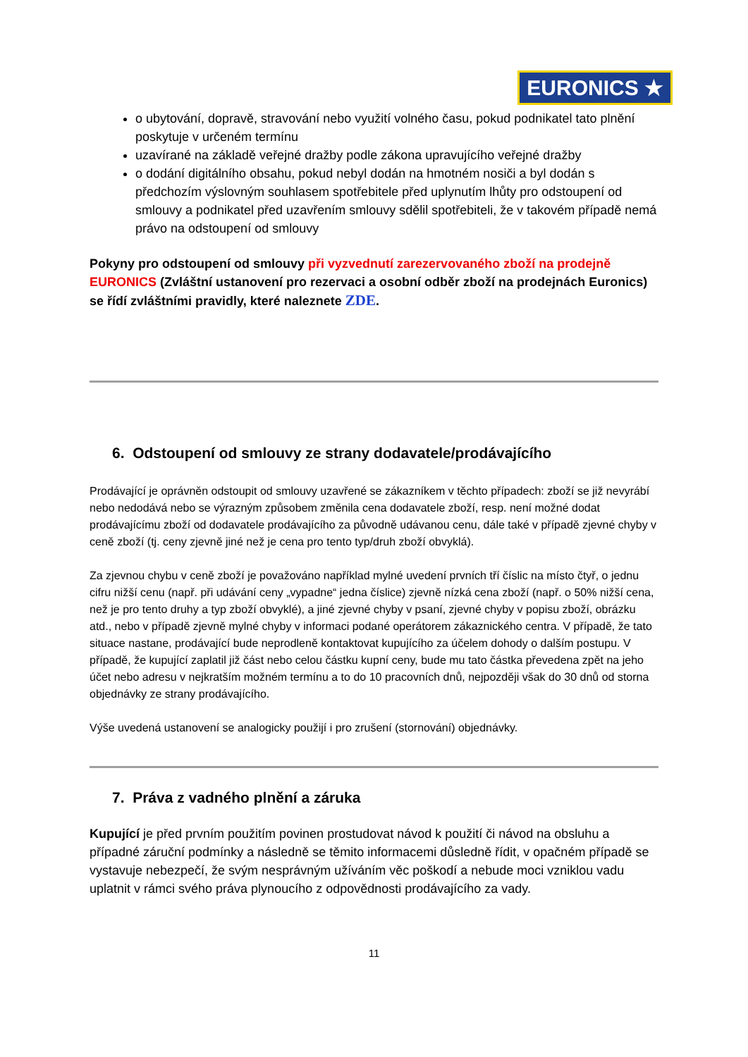EURONICS ★
o ubytování, dopravě, stravování nebo využití volného času, pokud podnikatel tato plnění poskytuje v určeném termínu
uzavírané na základě veřejné dražby podle zákona upravujícího veřejné dražby
o dodání digitálního obsahu, pokud nebyl dodán na hmotném nosiči a byl dodán s předchozím výslovným souhlasem spotřebitele před uplynutím lhůty pro odstoupení od smlouvy a podnikatel před uzavřením smlouvy sdělil spotřebiteli, že v takovém případě nemá právo na odstoupení od smlouvy
Pokyny pro odstoupení od smlouvy při vyzvednutí zarezervovaného zboží na prodejně EURONICS (Zvláštní ustanovení pro rezervaci a osobní odběr zboží na prodejnách Euronics) se řídí zvláštními pravidly, které naleznete ZDE.
6. Odstoupení od smlouvy ze strany dodavatele/prodávajícího
Prodávající je oprávněn odstoupit od smlouvy uzavřené se zákazníkem v těchto případech: zboží se již nevyrábí nebo nedodává nebo se výrazným způsobem změnila cena dodavatele zboží, resp. není možné dodat prodávajícímu zboží od dodavatele prodávajícího za původně udávanou cenu, dále také v případě zjevné chyby v ceně zboží (tj. ceny zjevně jiné než je cena pro tento typ/druh zboží obvyklá).
Za zjevnou chybu v ceně zboží je považováno například mylné uvedení prvních tří číslic na místo čtyř, o jednu cifru nižší cenu (např. při udávání ceny „vypadne“ jedna číslice) zjevně nízká cena zboží (např. o 50% nižší cena, než je pro tento druhy a typ zboží obvyklé), a jiné zjevné chyby v psaní, zjevné chyby v popisu zboží, obrázku atd., nebo v případě zjevně mylné chyby v informaci podané operátorem zákaznického centra. V případě, že tato situace nastane, prodávající bude neprodleně kontaktovat kupujícího za účelem dohody o dalším postupu. V případě, že kupující zaplatil již část nebo celou částku kupní ceny, bude mu tato částka převedena zpět na jeho účet nebo adresu v nejkratším možném termínu a to do 10 pracovních dnů, nejpozději však do 30 dnů od storna objednávky ze strany prodávajícího.
Výše uvedená ustanovení se analogicky použijí i pro zrušení (stornování) objednávky.
7. Práva z vadného plnění a záruka
Kupující je před prvním použitím povinen prostudovat návod k použití či návod na obsluhu a případné záruční podmínky a následně se těmito informacemi důsledně řídit, v opačném případě se vystavuje nebezpečí, že svým nesprávným užíváním věc poškodí a nebude moci vzniklou vadu uplatnit v rámci svého práva plynoucího z odpovědnosti prodávajícího za vady.
11